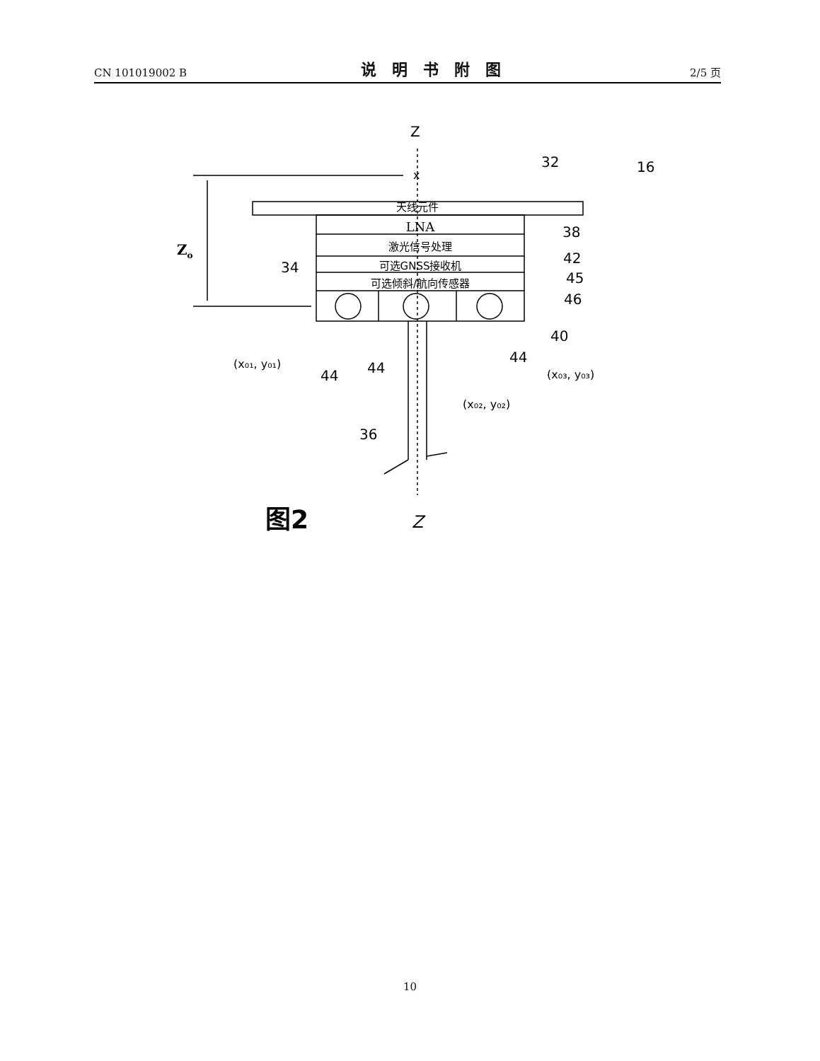CN 101019002 B 说明书附图 2/5 页
天线元件
LNA
激光信号处理
可选GNSS接收机
可选倾斜/航向传感器
Z
x
Zo
32
16
38
42
45
46
40
34
44
44
44
36
(x₀₁, y₀₁)
(x₀₂, y₀₂)
(x₀₃, y₀₃)
图2
Z
10